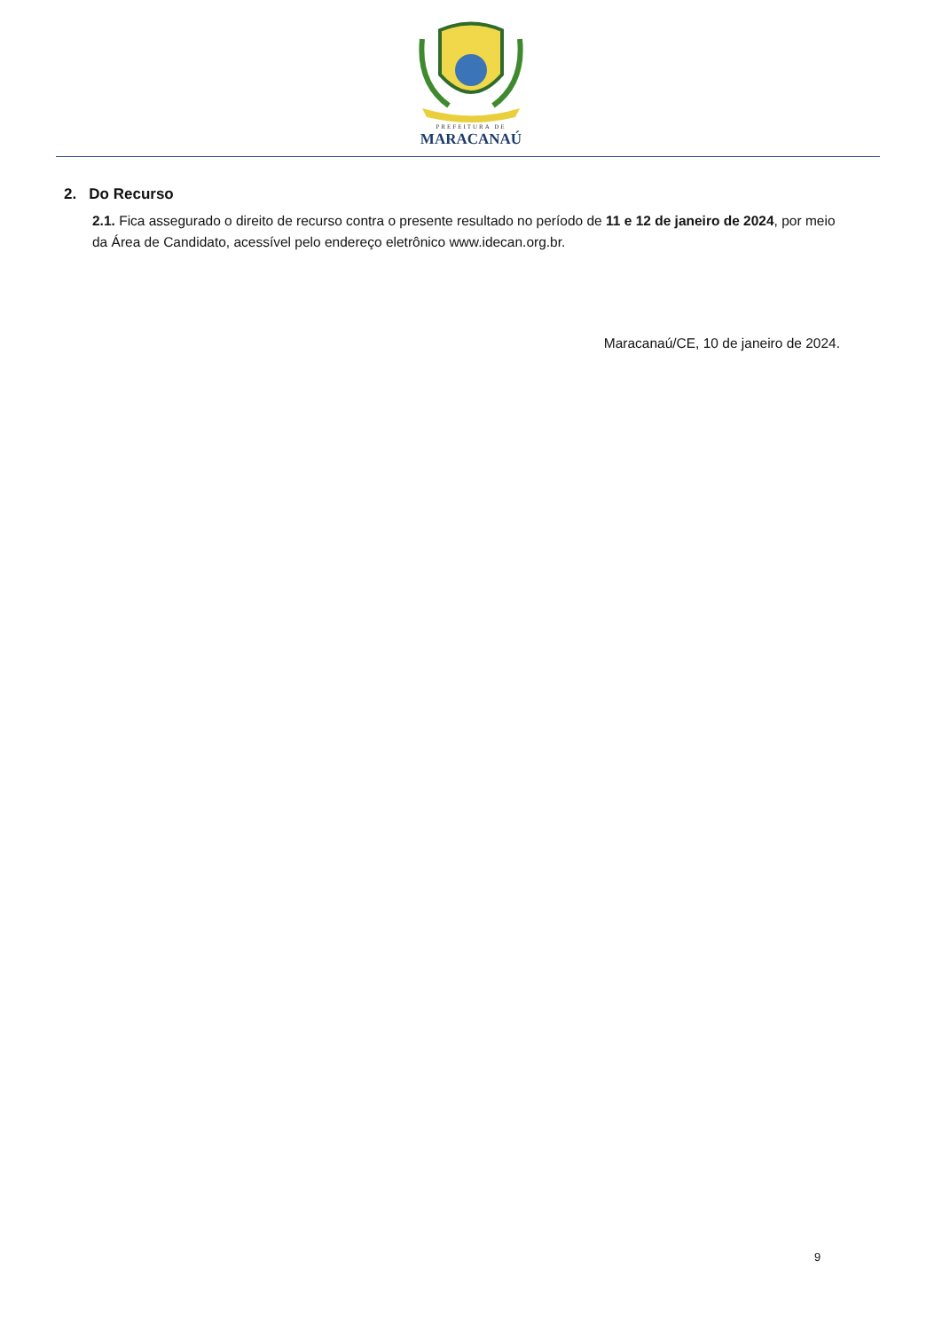PREFEITURA DE
MARACANAÚ
2. Do Recurso
2.1. Fica assegurado o direito de recurso contra o presente resultado no período de 11 e 12 de janeiro de 2024, por meio da Área de Candidato, acessível pelo endereço eletrônico www.idecan.org.br.
Maracanaú/CE, 10 de janeiro de 2024.
9